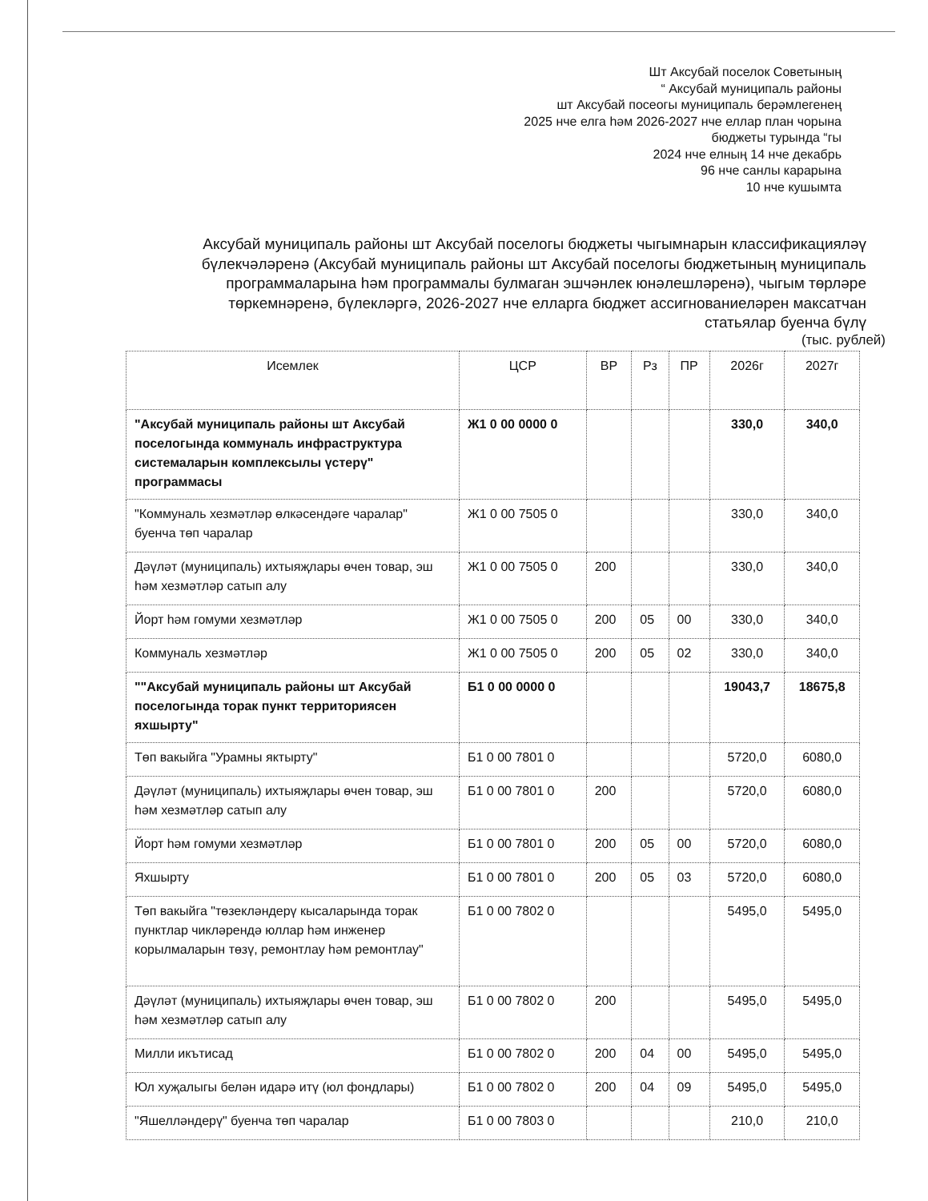Шт Аксубай поселок Советының
“ Аксубай муниципаль районы
шт Аксубай посеогы муниципаль берәмлегенең
2025 нче елга һәм 2026-2027 нче еллар план чорына
бюджеты турында “гы
2024 нче елның 14 нче декабрь
96 нче санлы карарына
10 нче кушымта
Аксубай муниципаль районы шт Аксубай поселогы бюджеты чыгымнарын классификацияләү бүлекчәләренә (Аксубай муниципаль районы шт Аксубай поселогы бюджетының муниципаль программаларына һәм программалы булмаган эшчәнлек юнәлешләренә), чыгым төрләре төркемнәренә, бүлекләргә, 2026-2027 нче елларга бюджет ассигнованиеләрен максатчан статьялар буенча бүлү
(тыс. рублей)
| Исемлек | ЦСР | ВР | Рз | ПР | 2026г | 2027г |
| --- | --- | --- | --- | --- | --- | --- |
| "Аксубай муниципаль районы шт Аксубай поселогында коммуналь инфраструктура системаларын комплексылы үстерү" программасы | Ж1 0 00 0000 0 | | | | 330,0 | 340,0 |
| "Коммуналь хезмәтләр өлкәсендәге чаралар" буенча төп чаралар | Ж1 0 00 7505 0 | | | | 330,0 | 340,0 |
| Дәүләт (муниципаль) ихтыяҗлары өчен товар, эш һәм хезмәтләр сатып алу | Ж1 0 00 7505 0 | 200 | | | 330,0 | 340,0 |
| Йорт һәм гомуми хезмәтләр | Ж1 0 00 7505 0 | 200 | 05 | 00 | 330,0 | 340,0 |
| Коммуналь хезмәтләр | Ж1 0 00 7505 0 | 200 | 05 | 02 | 330,0 | 340,0 |
| ""Аксубай муниципаль районы шт Аксубай поселогында торак пункт территориясен яхшырту" | Б1 0 00 0000 0 | | | | 19043,7 | 18675,8 |
| Төп вакыйга "Урамны яктырту" | Б1 0 00 7801 0 | | | | 5720,0 | 6080,0 |
| Дәүләт (муниципаль) ихтыяҗлары өчен товар, эш һәм хезмәтләр сатып алу | Б1 0 00 7801 0 | 200 | | | 5720,0 | 6080,0 |
| Йорт һәм гомуми хезмәтләр | Б1 0 00 7801 0 | 200 | 05 | 00 | 5720,0 | 6080,0 |
| Яхшырту | Б1 0 00 7801 0 | 200 | 05 | 03 | 5720,0 | 6080,0 |
| Төп вакыйга "төзекләндерү кысаларында торак пунктлар чикләрендә юллар һәм инженер корылмаларын төзү, ремонтлау һәм ремонтлау" | Б1 0 00 7802 0 | | | | 5495,0 | 5495,0 |
| Дәүләт (муниципаль) ихтыяҗлары өчен товар, эш һәм хезмәтләр сатып алу | Б1 0 00 7802 0 | 200 | | | 5495,0 | 5495,0 |
| Милли икътисад | Б1 0 00 7802 0 | 200 | 04 | 00 | 5495,0 | 5495,0 |
| Юл хуҗалыгы белән идарә итү (юл фондлары) | Б1 0 00 7802 0 | 200 | 04 | 09 | 5495,0 | 5495,0 |
| "Яшелләндерү" буенча төп чаралар | Б1 0 00 7803 0 | | | | 210,0 | 210,0 |